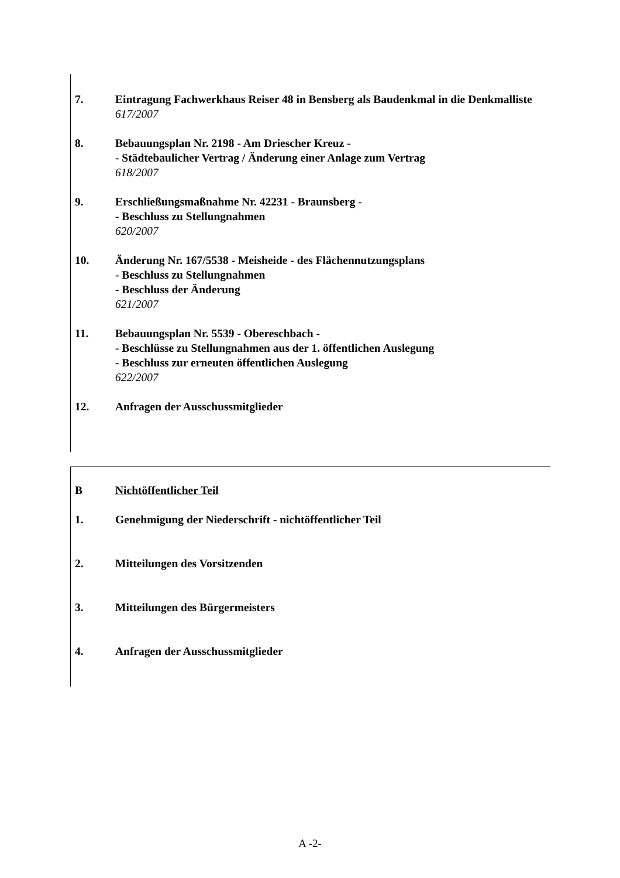7. Eintragung Fachwerkhaus Reiser 48 in Bensberg als Baudenkmal in die Denkmalliste
617/2007
8. Bebauungsplan Nr. 2198 - Am Driescher Kreuz -
- Städtebaulicher Vertrag / Änderung einer Anlage zum Vertrag
618/2007
9. Erschließungsmaßnahme Nr. 42231 - Braunsberg -
- Beschluss zu Stellungnahmen
620/2007
10. Änderung Nr. 167/5538 - Meisheide - des Flächennutzungsplans
- Beschluss zu Stellungnahmen
- Beschluss der Änderung
621/2007
11. Bebauungsplan Nr. 5539 - Obereschbach -
- Beschlüsse zu Stellungnahmen aus der 1. öffentlichen Auslegung
- Beschluss zur erneuten öffentlichen Auslegung
622/2007
12. Anfragen der Ausschussmitglieder
B Nichtöffentlicher Teil
1. Genehmigung der Niederschrift - nichtöffentlicher Teil
2. Mitteilungen des Vorsitzenden
3. Mitteilungen des Bürgermeisters
4. Anfragen der Ausschussmitglieder
A -2-